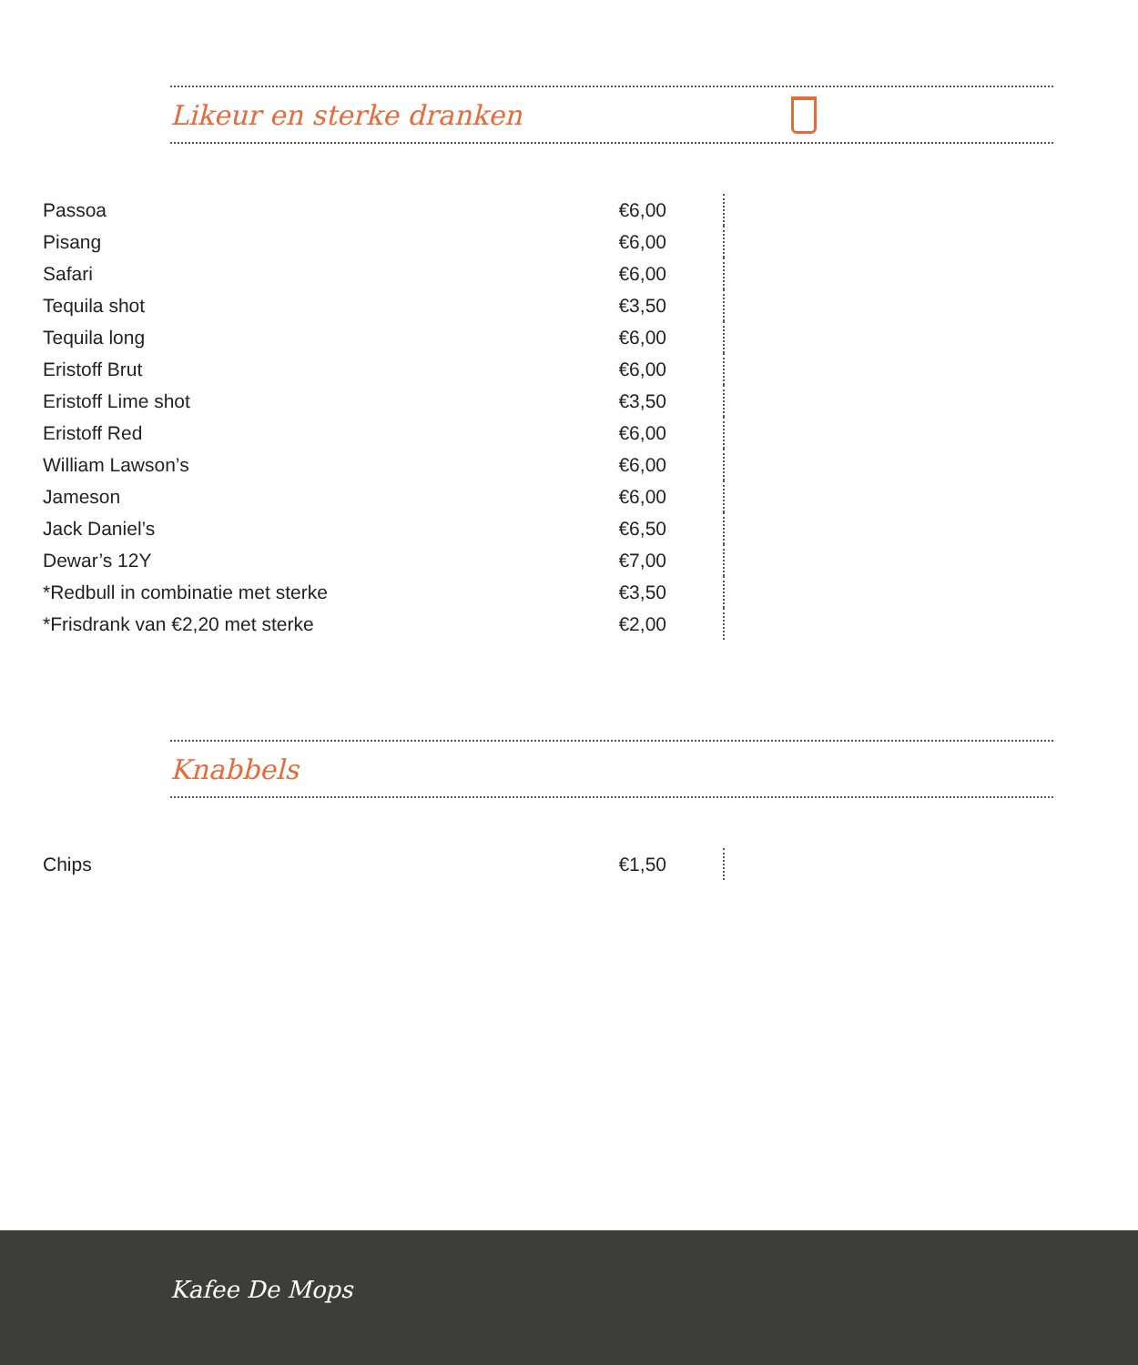Likeur en sterke dranken
| Passoa | €6,00 |
| Pisang | €6,00 |
| Safari | €6,00 |
| Tequila shot | €3,50 |
| Tequila long | €6,00 |
| Eristoff Brut | €6,00 |
| Eristoff Lime shot | €3,50 |
| Eristoff Red | €6,00 |
| William Lawson’s | €6,00 |
| Jameson | €6,00 |
| Jack Daniel’s | €6,50 |
| Dewar’s 12Y | €7,00 |
| *Redbull in combinatie met sterke | €3,50 |
| *Frisdrank van €2,20 met sterke | €2,00 |
Knabbels
| Chips | €1,50 |
Kafee De Mops